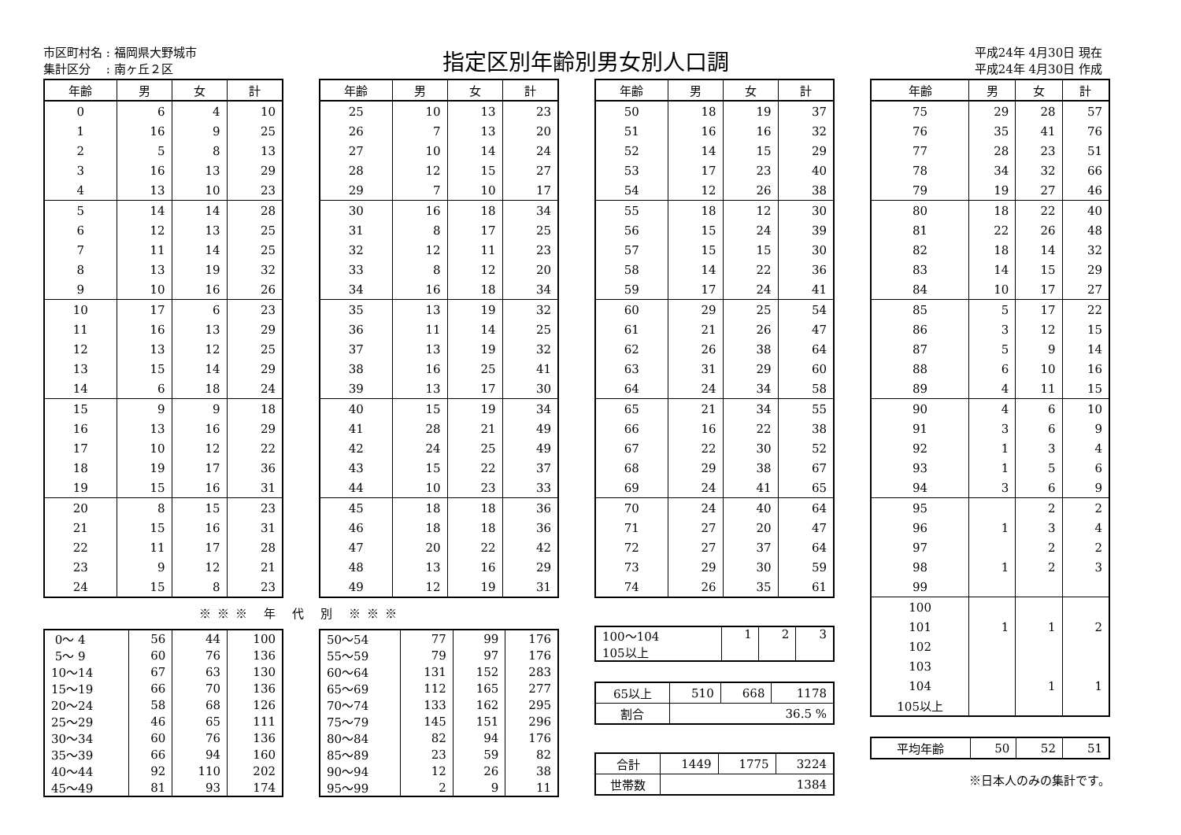市区町村名 : 福岡県大野城市
集計区分　 : 南ヶ丘２区
指定区別年齢別男女別人口調
平成24年 4月30日 現在
平成24年 4月30日 作成
| 年齢 | 男 | 女 | 計 |
| --- | --- | --- | --- |
| 0 | 6 | 4 | 10 |
| 1 | 16 | 9 | 25 |
| 2 | 5 | 8 | 13 |
| 3 | 16 | 13 | 29 |
| 4 | 13 | 10 | 23 |
| 5 | 14 | 14 | 28 |
| 6 | 12 | 13 | 25 |
| 7 | 11 | 14 | 25 |
| 8 | 13 | 19 | 32 |
| 9 | 10 | 16 | 26 |
| 10 | 17 | 6 | 23 |
| 11 | 16 | 13 | 29 |
| 12 | 13 | 12 | 25 |
| 13 | 15 | 14 | 29 |
| 14 | 6 | 18 | 24 |
| 15 | 9 | 9 | 18 |
| 16 | 13 | 16 | 29 |
| 17 | 10 | 12 | 22 |
| 18 | 19 | 17 | 36 |
| 19 | 15 | 16 | 31 |
| 20 | 8 | 15 | 23 |
| 21 | 15 | 16 | 31 |
| 22 | 11 | 17 | 28 |
| 23 | 9 | 12 | 21 |
| 24 | 15 | 8 | 23 |
| 年齢 | 男 | 女 | 計 |
| --- | --- | --- | --- |
| 25 | 10 | 13 | 23 |
| 26 | 7 | 13 | 20 |
| 27 | 10 | 14 | 24 |
| 28 | 12 | 15 | 27 |
| 29 | 7 | 10 | 17 |
| 30 | 16 | 18 | 34 |
| 31 | 8 | 17 | 25 |
| 32 | 12 | 11 | 23 |
| 33 | 8 | 12 | 20 |
| 34 | 16 | 18 | 34 |
| 35 | 13 | 19 | 32 |
| 36 | 11 | 14 | 25 |
| 37 | 13 | 19 | 32 |
| 38 | 16 | 25 | 41 |
| 39 | 13 | 17 | 30 |
| 40 | 15 | 19 | 34 |
| 41 | 28 | 21 | 49 |
| 42 | 24 | 25 | 49 |
| 43 | 15 | 22 | 37 |
| 44 | 10 | 23 | 33 |
| 45 | 18 | 18 | 36 |
| 46 | 18 | 18 | 36 |
| 47 | 20 | 22 | 42 |
| 48 | 13 | 16 | 29 |
| 49 | 12 | 19 | 31 |
※※※ 年 代 別 ※※※
| 0～ 4 | 56 | 44 | 100 |
| 5～ 9 | 60 | 76 | 136 |
| 10～14 | 67 | 63 | 130 |
| 15～19 | 66 | 70 | 136 |
| 20～24 | 58 | 68 | 126 |
| 25～29 | 46 | 65 | 111 |
| 30～34 | 60 | 76 | 136 |
| 35～39 | 66 | 94 | 160 |
| 40～44 | 92 | 110 | 202 |
| 45～49 | 81 | 93 | 174 |
| 50～54 | 77 | 99 | 176 |
| 55～59 | 79 | 97 | 176 |
| 60～64 | 131 | 152 | 283 |
| 65～69 | 112 | 165 | 277 |
| 70～74 | 133 | 162 | 295 |
| 75～79 | 145 | 151 | 296 |
| 80～84 | 82 | 94 | 176 |
| 85～89 | 23 | 59 | 82 |
| 90～94 | 12 | 26 | 38 |
| 95～99 | 2 | 9 | 11 |
| 年齢 | 男 | 女 | 計 |
| --- | --- | --- | --- |
| 50 | 18 | 19 | 37 |
| 51 | 16 | 16 | 32 |
| 52 | 14 | 15 | 29 |
| 53 | 17 | 23 | 40 |
| 54 | 12 | 26 | 38 |
| 55 | 18 | 12 | 30 |
| 56 | 15 | 24 | 39 |
| 57 | 15 | 15 | 30 |
| 58 | 14 | 22 | 36 |
| 59 | 17 | 24 | 41 |
| 60 | 29 | 25 | 54 |
| 61 | 21 | 26 | 47 |
| 62 | 26 | 38 | 64 |
| 63 | 31 | 29 | 60 |
| 64 | 24 | 34 | 58 |
| 65 | 21 | 34 | 55 |
| 66 | 16 | 22 | 38 |
| 67 | 22 | 30 | 52 |
| 68 | 29 | 38 | 67 |
| 69 | 24 | 41 | 65 |
| 70 | 24 | 40 | 64 |
| 71 | 27 | 20 | 47 |
| 72 | 27 | 37 | 64 |
| 73 | 29 | 30 | 59 |
| 74 | 26 | 35 | 61 |
| 100～104 105以上 | 1 | 2 | 3 |
| 65以上 | 510 | 668 | 1178 |
| 割合 | 36.5 % | | |
| 合計 | 1449 | 1775 | 3224 |
| 世帯数 | 1384 | | |
| 年齢 | 男 | 女 | 計 |
| --- | --- | --- | --- |
| 75 | 29 | 28 | 57 |
| 76 | 35 | 41 | 76 |
| 77 | 28 | 23 | 51 |
| 78 | 34 | 32 | 66 |
| 79 | 19 | 27 | 46 |
| 80 | 18 | 22 | 40 |
| 81 | 22 | 26 | 48 |
| 82 | 18 | 14 | 32 |
| 83 | 14 | 15 | 29 |
| 84 | 10 | 17 | 27 |
| 85 | 5 | 17 | 22 |
| 86 | 3 | 12 | 15 |
| 87 | 5 | 9 | 14 |
| 88 | 6 | 10 | 16 |
| 89 | 4 | 11 | 15 |
| 90 | 4 | 6 | 10 |
| 91 | 3 | 6 | 9 |
| 92 | 1 | 3 | 4 |
| 93 | 1 | 5 | 6 |
| 94 | 3 | 6 | 9 |
| 95 | | 2 | 2 |
| 96 | 1 | 3 | 4 |
| 97 | | 2 | 2 |
| 98 | 1 | 2 | 3 |
| 99 | | | |
| 100 | | | |
| 101 | 1 | 1 | 2 |
| 102 | | | |
| 103 | | | |
| 104 | | 1 | 1 |
| 105以上 | | | |
| 平均年齢 | 50 | 52 | 51 |
※日本人のみの集計です。